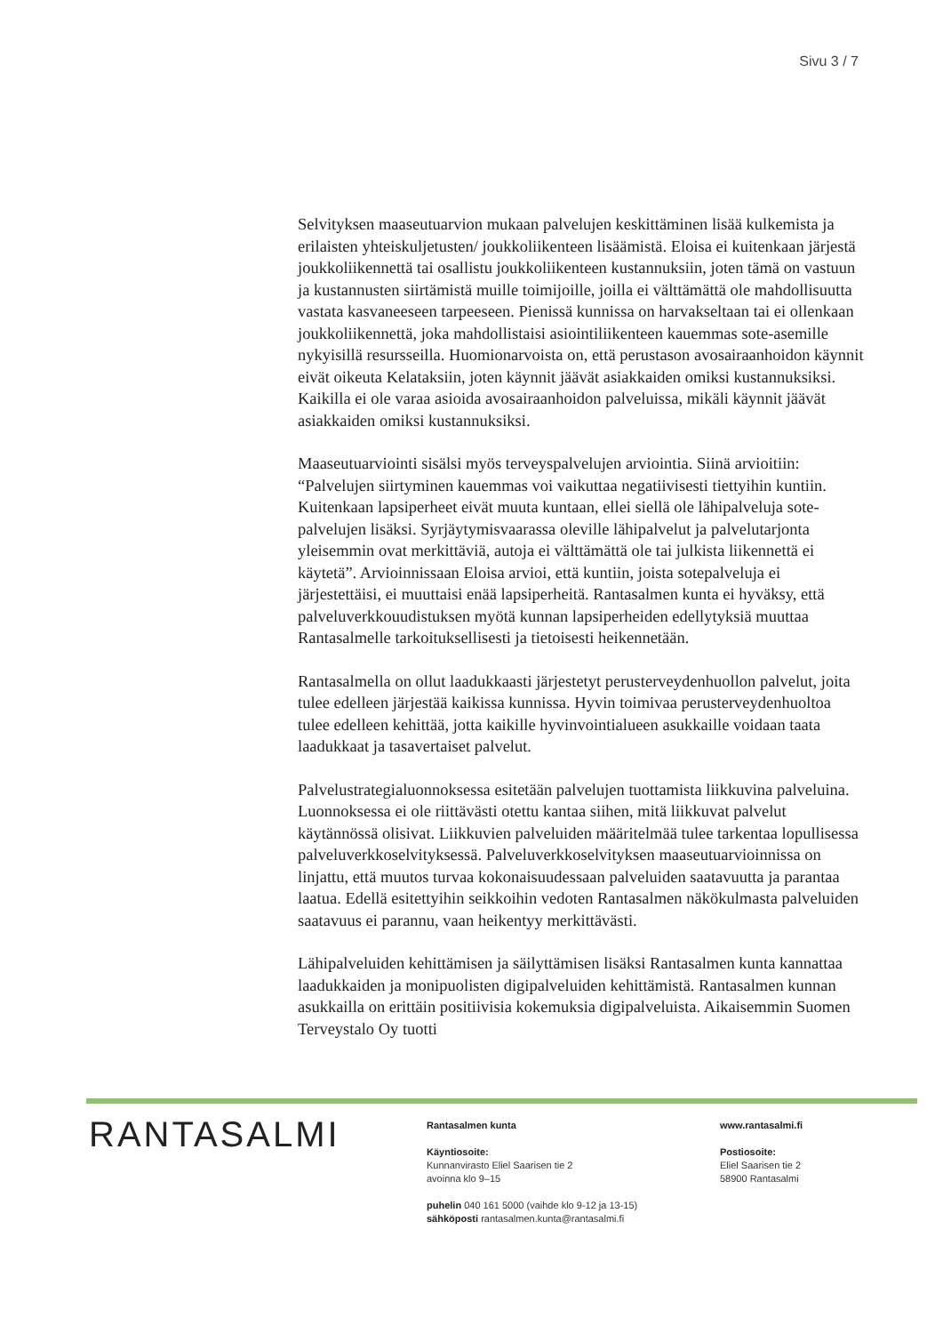Sivu 3 / 7
Selvityksen maaseutuarvion mukaan palvelujen keskittäminen lisää kulkemista ja erilaisten yhteiskuljetusten/ joukkoliikenteen lisäämistä. Eloisa ei kuitenkaan järjestä joukkoliikennettä tai osallistu joukkoliikenteen kustannuksiin, joten tämä on vastuun ja kustannusten siirtämistä muille toimijoille, joilla ei välttämättä ole mahdollisuutta vastata kasvaneeseen tarpeeseen. Pienissä kunnissa on harvakseltaan tai ei ollenkaan joukkoliikennettä, joka mahdollistaisi asiointiliikenteen kauemmas sote-asemille nykyisillä resursseilla. Huomionarvoista on, että perustason avosairaanhoidon käynnit eivät oikeuta Kelataksiin, joten käynnit jäävät asiakkaiden omiksi kustannuksiksi. Kaikilla ei ole varaa asioida avosairaanhoidon palveluissa, mikäli käynnit jäävät asiakkaiden omiksi kustannuksiksi.
Maaseutuarviointi sisälsi myös terveyspalvelujen arviointia. Siinä arvioitiin: “Palvelujen siirtyminen kauemmas voi vaikuttaa negatiivisesti tiettyihin kuntiin. Kuitenkaan lapsiperheet eivät muuta kuntaan, ellei siellä ole lähipalveluja sote-palvelujen lisäksi. Syrjäytymisvaarassa oleville lähipalvelut ja palvelutarjonta yleisemmin ovat merkittäviä, autoja ei välttämättä ole tai julkista liikennettä ei käytetä”. Arvioinnissaan Eloisa arvioi, että kuntiin, joista sotepalveluja ei järjestettäisi, ei muuttaisi enää lapsiperheitä. Rantasalmen kunta ei hyväksy, että palveluverkkouudistuksen myötä kunnan lapsiperheiden edellytyksiä muuttaa Rantasalmelle tarkoituksellisesti ja tietoisesti heikennetään.
Rantasalmella on ollut laadukkaasti järjestetyt perusterveydenhuollon palvelut, joita tulee edelleen järjestää kaikissa kunnissa. Hyvin toimivaa perusterveydenhuoltoa tulee edelleen kehittää, jotta kaikille hyvinvointialueen asukkaille voidaan taata laadukkaat ja tasavertaiset palvelut.
Palvelustrategialuonnoksessa esitetään palvelujen tuottamista liikkuvina palveluina. Luonnoksessa ei ole riittävästi otettu kantaa siihen, mitä liikkuvat palvelut käytännössä olisivat. Liikkuvien palveluiden määritelmää tulee tarkentaa lopullisessa palveluverkkoselvityksessä. Palveluverkkoselvityksen maaseutuarvioinnissa on linjattu, että muutos turvaa kokonaisuudessaan palveluiden saatavuutta ja parantaa laatua. Edellä esitettyihin seikkoihin vedoten Rantasalmen näkökulmasta palveluiden saatavuus ei parannu, vaan heikentyy merkittävästi.
Lähipalveluiden kehittämisen ja säilyttämisen lisäksi Rantasalmen kunta kannattaa laadukkaiden ja monipuolisten digipalveluiden kehittämistä. Rantasalmen kunnan asukkailla on erittäin positiivisia kokemuksia digipalveluista. Aikaisemmin Suomen Terveystalo Oy tuotti
RANTASALMI
Rantasalmen kunta
Käyntiosoite:
Kunnanvirasto Eliel Saarisen tie 2
avoinna klo 9–15
puhelin 040 161 5000 (vaihde klo 9-12 ja 13-15)
sähköposti rantasalmen.kunta@rantasalmi.fi
www.rantasalmi.fi
Postiosoite:
Eliel Saarisen tie 2
58900 Rantasalmi